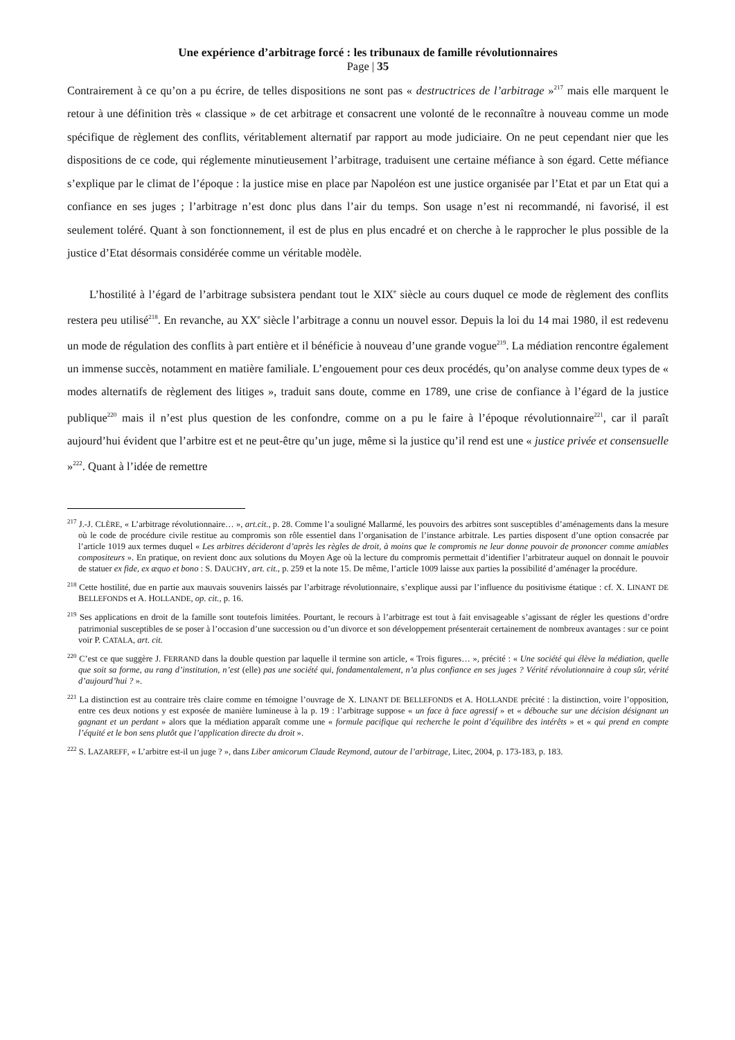Une expérience d’arbitrage forcé : les tribunaux de famille révolutionnaires
Page | 35
Contrairement à ce qu’on a pu écrire, de telles dispositions ne sont pas « destructrices de l’arbitrage »<sup>217</sup> mais elle marquent le retour à une définition très « classique » de cet arbitrage et consacrent une volonté de le reconnaître à nouveau comme un mode spécifique de règlement des conflits, véritablement alternatif par rapport au mode judiciaire. On ne peut cependant nier que les dispositions de ce code, qui réglemente minutieusement l’arbitrage, traduisent une certaine méfiance à son égard. Cette méfiance s’explique par le climat de l’époque : la justice mise en place par Napoléon est une justice organisée par l’Etat et par un Etat qui a confiance en ses juges ; l’arbitrage n’est donc plus dans l’air du temps. Son usage n’est ni recommandé, ni favorisé, il est seulement toléré. Quant à son fonctionnement, il est de plus en plus encadré et on cherche à le rapprocher le plus possible de la justice d’Etat désormais considérée comme un véritable modèle.
L’hostilité à l’égard de l’arbitrage subsistera pendant tout le XIX<sup>e</sup> siècle au cours duquel ce mode de règlement des conflits restera peu utilisé<sup>218</sup>. En revanche, au XX<sup>e</sup> siècle l’arbitrage a connu un nouvel essor. Depuis la loi du 14 mai 1980, il est redevenu un mode de régulation des conflits à part entière et il bénéficie à nouveau d’une grande vogue<sup>219</sup>. La médiation rencontre également un immense succès, notamment en matière familiale. L’engouement pour ces deux procédés, qu’on analyse comme deux types de « modes alternatifs de règlement des litiges », traduit sans doute, comme en 1789, une crise de confiance à l’égard de la justice publique<sup>220</sup> mais il n’est plus question de les confondre, comme on a pu le faire à l’époque révolutionnaire<sup>221</sup>, car il paraît aujourd’hui évident que l’arbitre est et ne peut-être qu’un juge, même si la justice qu’il rend est une « justice privée et consensuelle »<sup>222</sup>. Quant à l’idée de remettre
<sup>217</sup> J.-J. CLÈRE, « L’arbitrage révolutionnaire… », art.cit., p. 28. Comme l’a souligné Mallarmé, les pouvoirs des arbitres sont susceptibles d’aménagements dans la mesure où le code de procédure civile restitue au compromis son rôle essentiel dans l’organisation de l’instance arbitrale. Les parties disposent d’une option consacrée par l’article 1019 aux termes duquel « Les arbitres décideront d’après les règles de droit, à moins que le compromis ne leur donne pouvoir de prononcer comme amiables compositeurs ». En pratique, on revient donc aux solutions du Moyen Age où la lecture du compromis permettait d’identifier l’arbitrateur auquel on donnait le pouvoir de statuer ex fide, ex æquo et bono : S. DAUCHY, art. cit., p. 259 et la note 15. De même, l’article 1009 laisse aux parties la possibilité d’aménager la procédure.
<sup>218</sup> Cette hostilité, due en partie aux mauvais souvenirs laissés par l’arbitrage révolutionnaire, s’explique aussi par l’influence du positivisme étatique : cf. X. LINANT DE BELLEFONDS et A. HOLLANDE, op. cit., p. 16.
<sup>219</sup> Ses applications en droit de la famille sont toutefois limitées. Pourtant, le recours à l’arbitrage est tout à fait envisageable s’agissant de régler les questions d’ordre patrimonial susceptibles de se poser à l’occasion d’une succession ou d’un divorce et son développement présenterait certainement de nombreux avantages : sur ce point voir P. CATALA, art. cit.
<sup>220</sup> C’est ce que suggère J. FERRAND dans la double question par laquelle il termine son article, « Trois figures… », précité : « Une société qui élève la médiation, quelle que soit sa forme, au rang d’institution, n’est (elle) pas une société qui, fondamentalement, n’a plus confiance en ses juges ? Vérité révolutionnaire à coup sûr, vérité d’aujourd’hui ? ».
<sup>221</sup> La distinction est au contraire très claire comme en témoigne l’ouvrage de X. LINANT DE BELLEFONDS et A. HOLLANDE précité : la distinction, voire l’opposition, entre ces deux notions y est exposée de manière lumineuse à la p. 19 : l’arbitrage suppose « un face à face agressif » et « débouche sur une décision désignant un gagnant et un perdant » alors que la médiation apparaît comme une « formule pacifique qui recherche le point d’équilibre des intérêts » et « qui prend en compte l’équité et le bon sens plutôt que l’application directe du droit ».
<sup>222</sup> S. LAZAREFF, « L’arbitre est-il un juge ? », dans Liber amicorum Claude Reymond, autour de l’arbitrage, Litec, 2004, p. 173-183, p. 183.